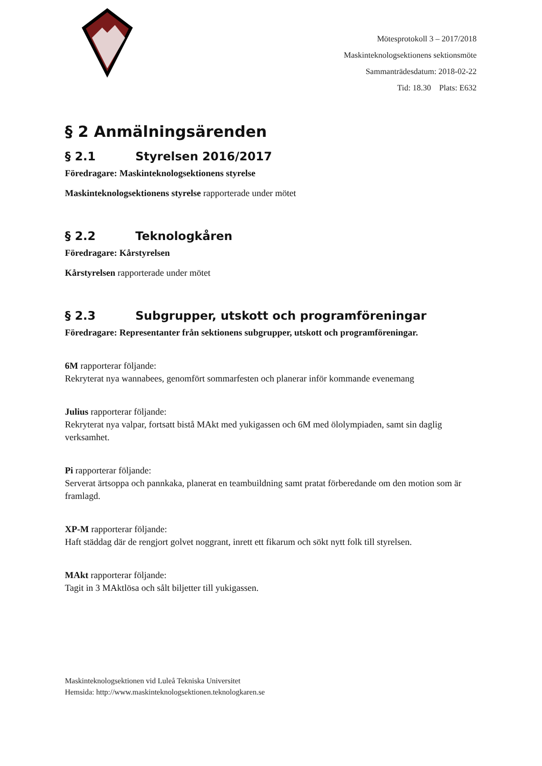Mötesprotokoll 3 – 2017/2018
Maskinteknologsektionens sektionsmöte
Sammanträdesdatum: 2018-02-22
Tid: 18.30 Plats: E632
§ 2 Anmälningsärenden
§ 2.1 Styrelsen 2016/2017
Föredragare: Maskinteknologsektionens styrelse
Maskinteknologsektionens styrelse rapporterade under mötet
§ 2.2 Teknologkåren
Föredragare: Kårstyrelsen
Kårstyrelsen rapporterade under mötet
§ 2.3 Subgrupper, utskott och programföreningar
Föredragare: Representanter från sektionens subgrupper, utskott och programföreningar.
6M rapporterar följande:
Rekryterat nya wannabees, genomfört sommarfesten och planerar inför kommande evenemang
Julius rapporterar följande:
Rekryterat nya valpar, fortsatt bistå MAkt med yukigassen och 6M med ölolympiaden, samt sin daglig verksamhet.
Pi rapporterar följande:
Serverat ärtsoppa och pannkaka, planerat en teambuildning samt pratat förberedande om den motion som är framlagd.
XP-M rapporterar följande:
Haft städdag där de rengjort golvet noggrant, inrett ett fikarum och sökt nytt folk till styrelsen.
MAkt rapporterar följande:
Tagit in 3 MAktlösa och sålt biljetter till yukigassen.
Maskinteknologsektionen vid Luleå Tekniska Universitet
Hemsida: http://www.maskinteknologsektionen.teknologkaren.se